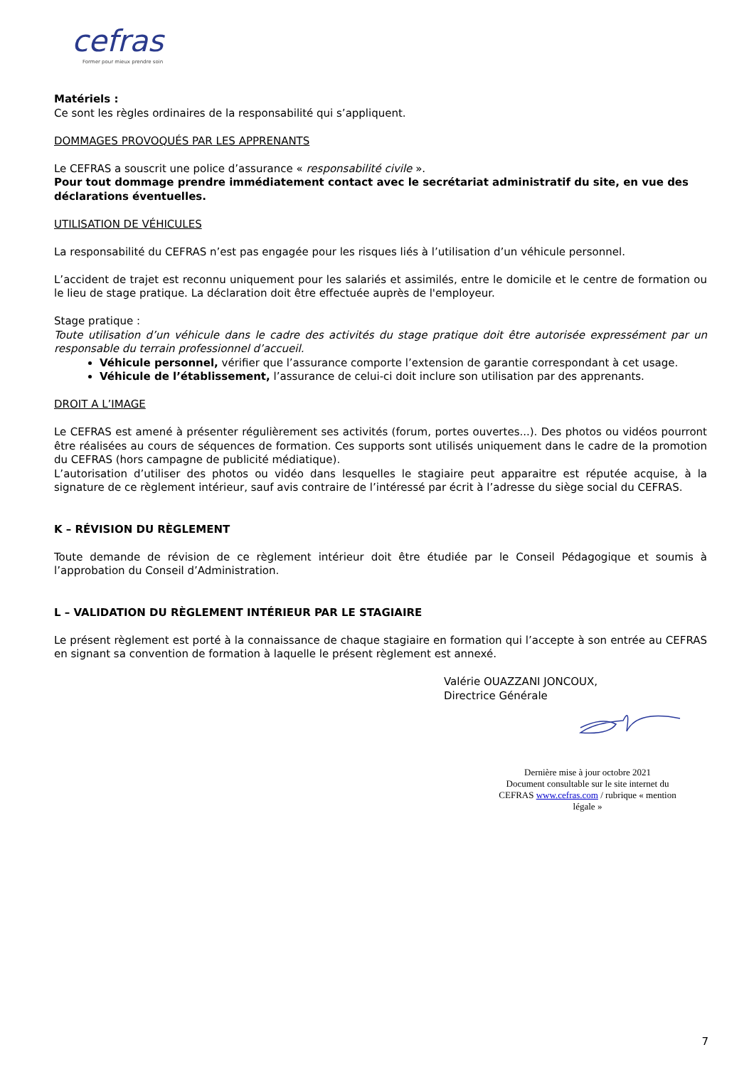cefras
Former pour mieux prendre soin
Matériels :
Ce sont les règles ordinaires de la responsabilité qui s’appliquent.
DOMMAGES PROVOQUÉS PAR LES APPRENANTS
Le CEFRAS a souscrit une police d’assurance « responsabilité civile ».
Pour tout dommage prendre immédiatement contact avec le secrétariat administratif du site, en vue des déclarations éventuelles.
UTILISATION DE VÉHICULES
La responsabilité du CEFRAS n’est pas engagée pour les risques liés à l’utilisation d’un véhicule personnel.
L’accident de trajet est reconnu uniquement pour les salariés et assimilés, entre le domicile et le centre de formation ou le lieu de stage pratique. La déclaration doit être effectuée auprès de l'employeur.
Stage pratique :
Toute utilisation d’un véhicule dans le cadre des activités du stage pratique doit être autorisée expressément par un responsable du terrain professionnel d’accueil.
Véhicule personnel, vérifier que l’assurance comporte l’extension de garantie correspondant à cet usage.
Véhicule de l’établissement, l’assurance de celui-ci doit inclure son utilisation par des apprenants.
DROIT A L’IMAGE
Le CEFRAS est amené à présenter régulièrement ses activités (forum, portes ouvertes...). Des photos ou vidéos pourront être réalisées au cours de séquences de formation. Ces supports sont utilisés uniquement dans le cadre de la promotion du CEFRAS (hors campagne de publicité médiatique).
L’autorisation d’utiliser des photos ou vidéo dans lesquelles le stagiaire peut apparaitre est réputée acquise, à la signature de ce règlement intérieur, sauf avis contraire de l’intéressé par écrit à l’adresse du siège social du CEFRAS.
K – RÉVISION DU RÈGLEMENT
Toute demande de révision de ce règlement intérieur doit être étudiée par le Conseil Pédagogique et soumis à l’approbation du Conseil d’Administration.
L – VALIDATION DU RÈGLEMENT INTÉRIEUR PAR LE STAGIAIRE
Le présent règlement est porté à la connaissance de chaque stagiaire en formation qui l’accepte à son entrée au CEFRAS en signant sa convention de formation à laquelle le présent règlement est annexé.
Valérie OUAZZANI JONCOUX,
Directrice Générale
Dernière mise à jour octobre 2021
Document consultable sur le site internet du CEFRAS www.cefras.com / rubrique « mention légale »
7